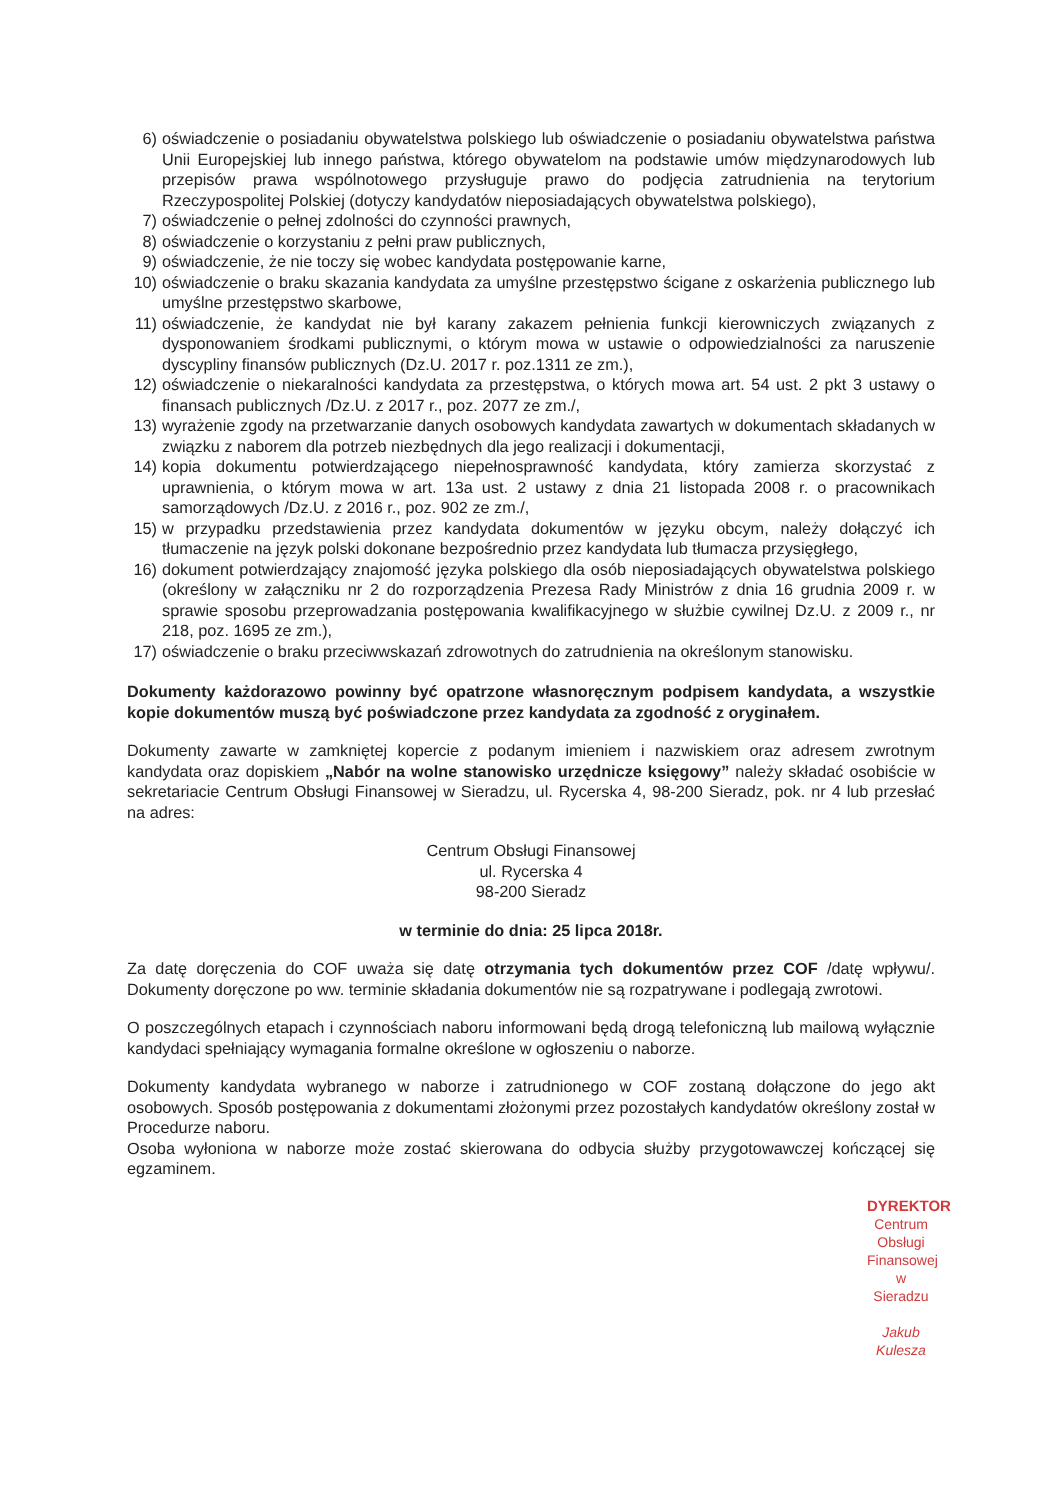6) oświadczenie o posiadaniu obywatelstwa polskiego lub oświadczenie o posiadaniu obywatelstwa państwa Unii Europejskiej lub innego państwa, którego obywatelom na podstawie umów międzynarodowych lub przepisów prawa wspólnotowego przysługuje prawo do podjęcia zatrudnienia na terytorium Rzeczypospolitej Polskiej (dotyczy kandydatów nieposiadających obywatelstwa polskiego),
7) oświadczenie o pełnej zdolności do czynności prawnych,
8) oświadczenie o korzystaniu z pełni praw publicznych,
9) oświadczenie, że nie toczy się wobec kandydata postępowanie karne,
10) oświadczenie o braku skazania kandydata za umyślne przestępstwo ścigane z oskarżenia publicznego lub umyślne przestępstwo skarbowe,
11) oświadczenie, że kandydat nie był karany zakazem pełnienia funkcji kierowniczych związanych z dysponowaniem środkami publicznymi, o którym mowa w ustawie o odpowiedzialności za naruszenie dyscypliny finansów publicznych (Dz.U. 2017 r. poz.1311 ze zm.),
12) oświadczenie o niekaralności kandydata za przestępstwa, o których mowa art. 54 ust. 2 pkt 3 ustawy o finansach publicznych /Dz.U. z 2017 r., poz. 2077 ze zm./,
13) wyrażenie zgody na przetwarzanie danych osobowych kandydata zawartych w dokumentach składanych w związku z naborem dla potrzeb niezbędnych dla jego realizacji i dokumentacji,
14) kopia dokumentu potwierdzającego niepełnosprawność kandydata, który zamierza skorzystać z uprawnienia, o którym mowa w art. 13a ust. 2 ustawy z dnia 21 listopada 2008 r. o pracownikach samorządowych /Dz.U. z 2016 r., poz. 902 ze zm./,
15) w przypadku przedstawienia przez kandydata dokumentów w języku obcym, należy dołączyć ich tłumaczenie na język polski dokonane bezpośrednio przez kandydata lub tłumacza przysięgłego,
16) dokument potwierdzający znajomość języka polskiego dla osób nieposiadających obywatelstwa polskiego (określony w załączniku nr 2 do rozporządzenia Prezesa Rady Ministrów z dnia 16 grudnia 2009 r. w sprawie sposobu przeprowadzania postępowania kwalifikacyjnego w służbie cywilnej Dz.U. z 2009 r., nr 218, poz. 1695 ze zm.),
17) oświadczenie o braku przeciwwskazań zdrowotnych do zatrudnienia na określonym stanowisku.
Dokumenty każdorazowo powinny być opatrzone własnoręcznym podpisem kandydata, a wszystkie kopie dokumentów muszą być poświadczone przez kandydata za zgodność z oryginałem.
Dokumenty zawarte w zamkniętej kopercie z podanym imieniem i nazwiskiem oraz adresem zwrotnym kandydata oraz dopiskiem „Nabór na wolne stanowisko urzędnicze księgowy” należy składać osobiście w sekretariacie Centrum Obsługi Finansowej w Sieradzu, ul. Rycerska 4, 98-200 Sieradz, pok. nr 4 lub przesłać na adres:
Centrum Obsługi Finansowej
ul. Rycerska 4
98-200 Sieradz
w terminie do dnia: 25 lipca 2018r.
Za datę doręczenia do COF uważa się datę otrzymania tych dokumentów przez COF /datę wpływu/. Dokumenty doręczone po ww. terminie składania dokumentów nie są rozpatrywane i podlegają zwrotowi.
O poszczególnych etapach i czynnościach naboru informowani będą drogą telefoniczną lub mailową wyłącznie kandydaci spełniający wymagania formalne określone w ogłoszeniu o naborze.
Dokumenty kandydata wybranego w naborze i zatrudnionego w COF zostaną dołączone do jego akt osobowych. Sposób postępowania z dokumentami złożonymi przez pozostałych kandydatów określony został w Procedurze naboru.
Osoba wyłoniona w naborze może zostać skierowana do odbycia służby przygotowawczej kończącej się egzaminem.
DYREKTOR
Centrum Obsługi Finansowej
w Sieradzu
Jakub Kulesza